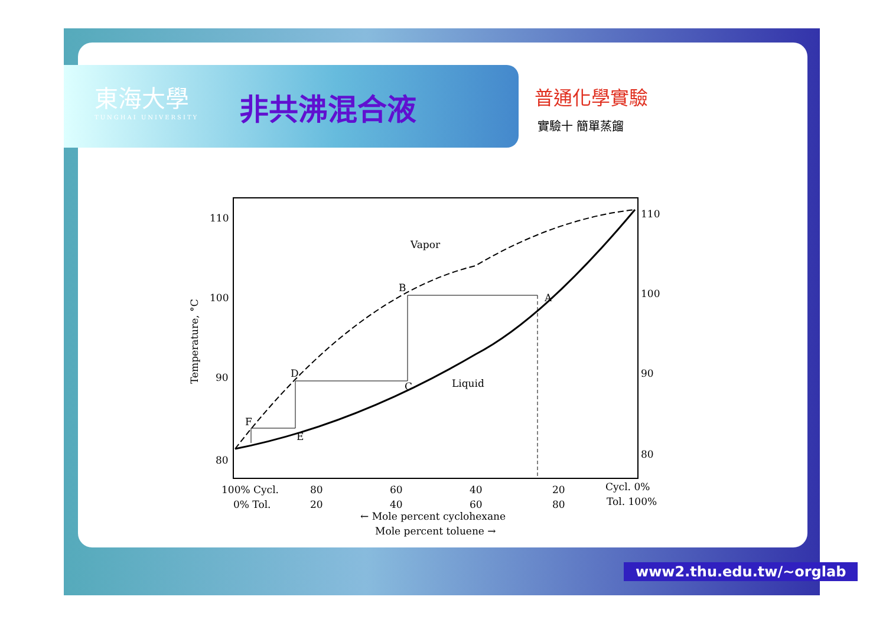東海大學
TUNGHAI UNIVERSITY
非共沸混合液 普通化學實驗
實驗十 簡單蒸餾
110
100
90
80
110
100
90
80
Vapor
Liquid
B
A
C
D
E
F
Temperature, °C
100% Cycl.
0% Tol.
80
20
60
40
40
60
20
80
Cycl. 0%
Tol. 100%
← Mole percent cyclohexane
Mole percent toluene →
www2.thu.edu.tw/~orglab